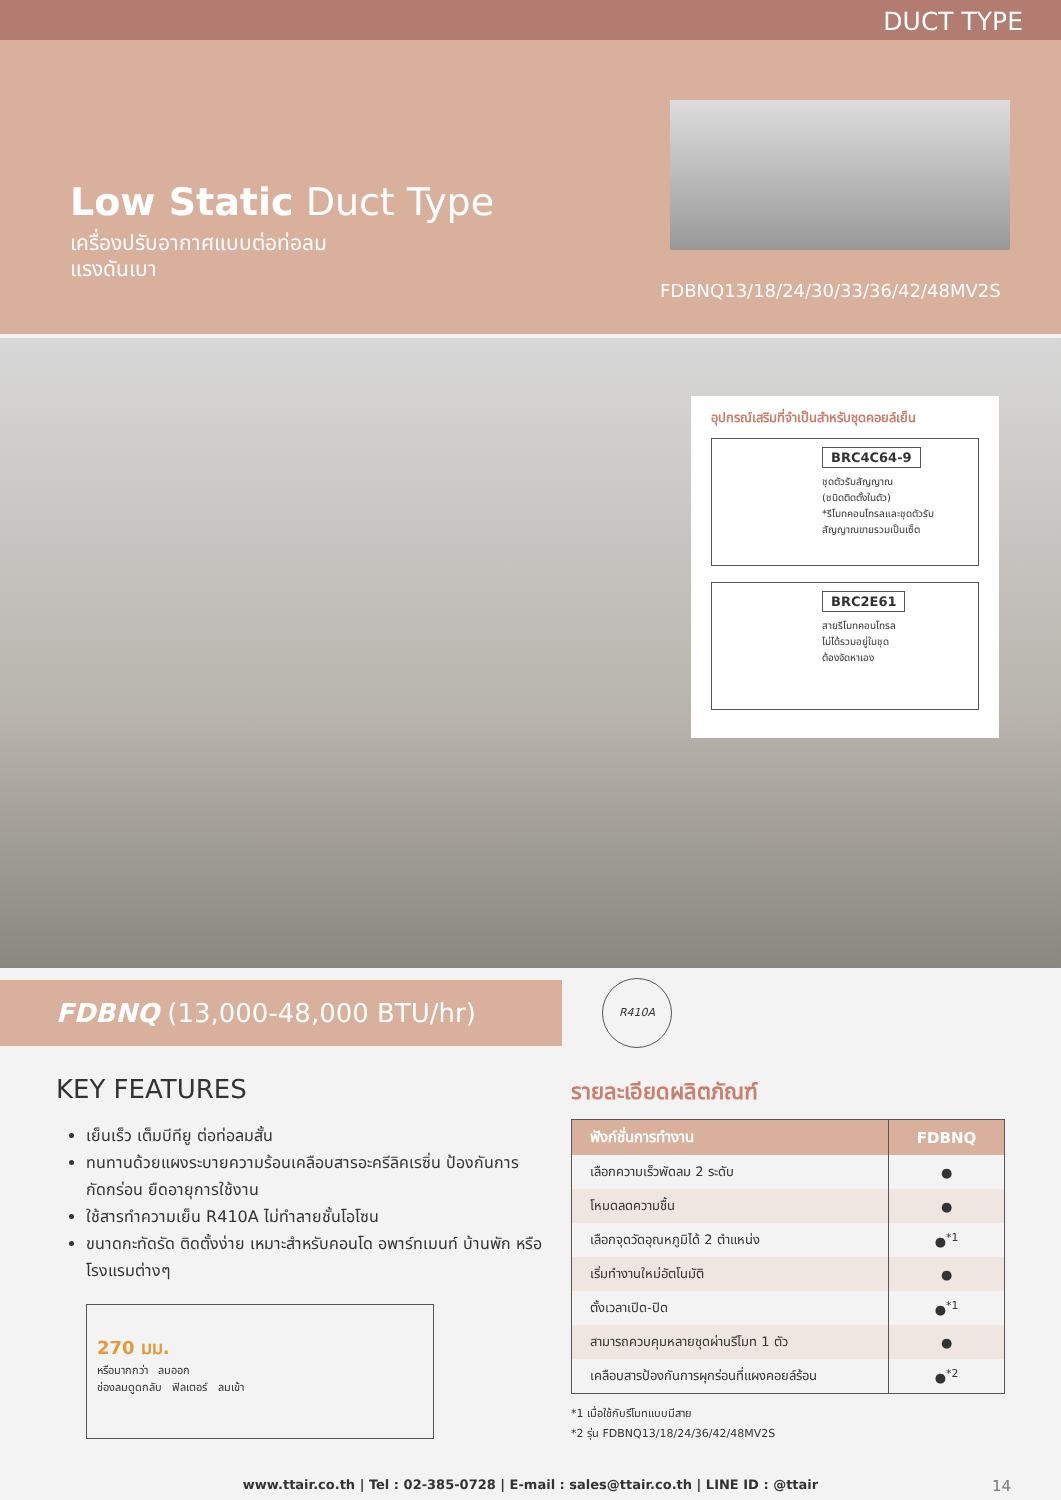DUCT TYPE
Low Static Duct Type
เครื่องปรับอากาศแบบต่อท่อลม
แรงดันเบา
FDBNQ13/18/24/30/33/36/42/48MV2S
อุปกรณ์เสริมที่จำเป็นสำหรับชุดคอยล์เย็น
BRC4C64-9
ชุดตัวรับสัญญาณ
(ชนิดติดตั้งในตัว)
*รีโมทคอนโทรลและชุดตัวรับ
สัญญาณขายรวมเป็นเซ็ต
BRC2E61
สายรีโมทคอนโทรล
ไม่ได้รวมอยู่ในชุด
ต้องจัดหาเอง
FDBNQ (13,000-48,000 BTU/hr)
R410A
KEY FEATURES
เย็นเร็ว เต็มบีทียู ต่อท่อลมสั้น
ทนทานด้วยแผงระบายความร้อนเคลือบสารอะครีลิคเรซิ่น ป้องกันการกัดกร่อน ยืดอายุการใช้งาน
ใช้สารทำความเย็น R410A ไม่ทำลายชั้นโอโซน
ขนาดกะทัดรัด ติดตั้งง่าย เหมาะสำหรับคอนโด อพาร์ทเมนท์ บ้านพัก หรือโรงแรมต่างๆ
270 มม.
หรือมากกว่า ลมออก
ช่องลมดูดกลับ ฟิลเตอร์ ลมเข้า
รายละเอียดผลิตภัณฑ์
| ฟังก์ชั่นการทำงาน | FDBNQ |
| --- | --- |
| เลือกความเร็วพัดลม 2 ระดับ | ● |
| โหมดลดความชื้น | ● |
| เลือกจุดวัดอุณหภูมิได้ 2 ตำแหน่ง | ●<sup>*1</sup> |
| เริ่มทำงานใหม่อัตโนมัติ | ● |
| ตั้งเวลาเปิด-ปิด | ●<sup>*1</sup> |
| สามารถควบคุมหลายชุดผ่านรีโมท 1 ตัว | ● |
| เคลือบสารป้องกันการผุกร่อนที่แผงคอยล์ร้อน | ●<sup>*2</sup> |
*1 เมื่อใช้กับรีโมทแบบมีสาย
*2 รุ่น FDBNQ13/18/24/36/42/48MV2S
www.ttair.co.th | Tel : 02-385-0728 | E-mail : sales@ttair.co.th | LINE ID : @ttair 14